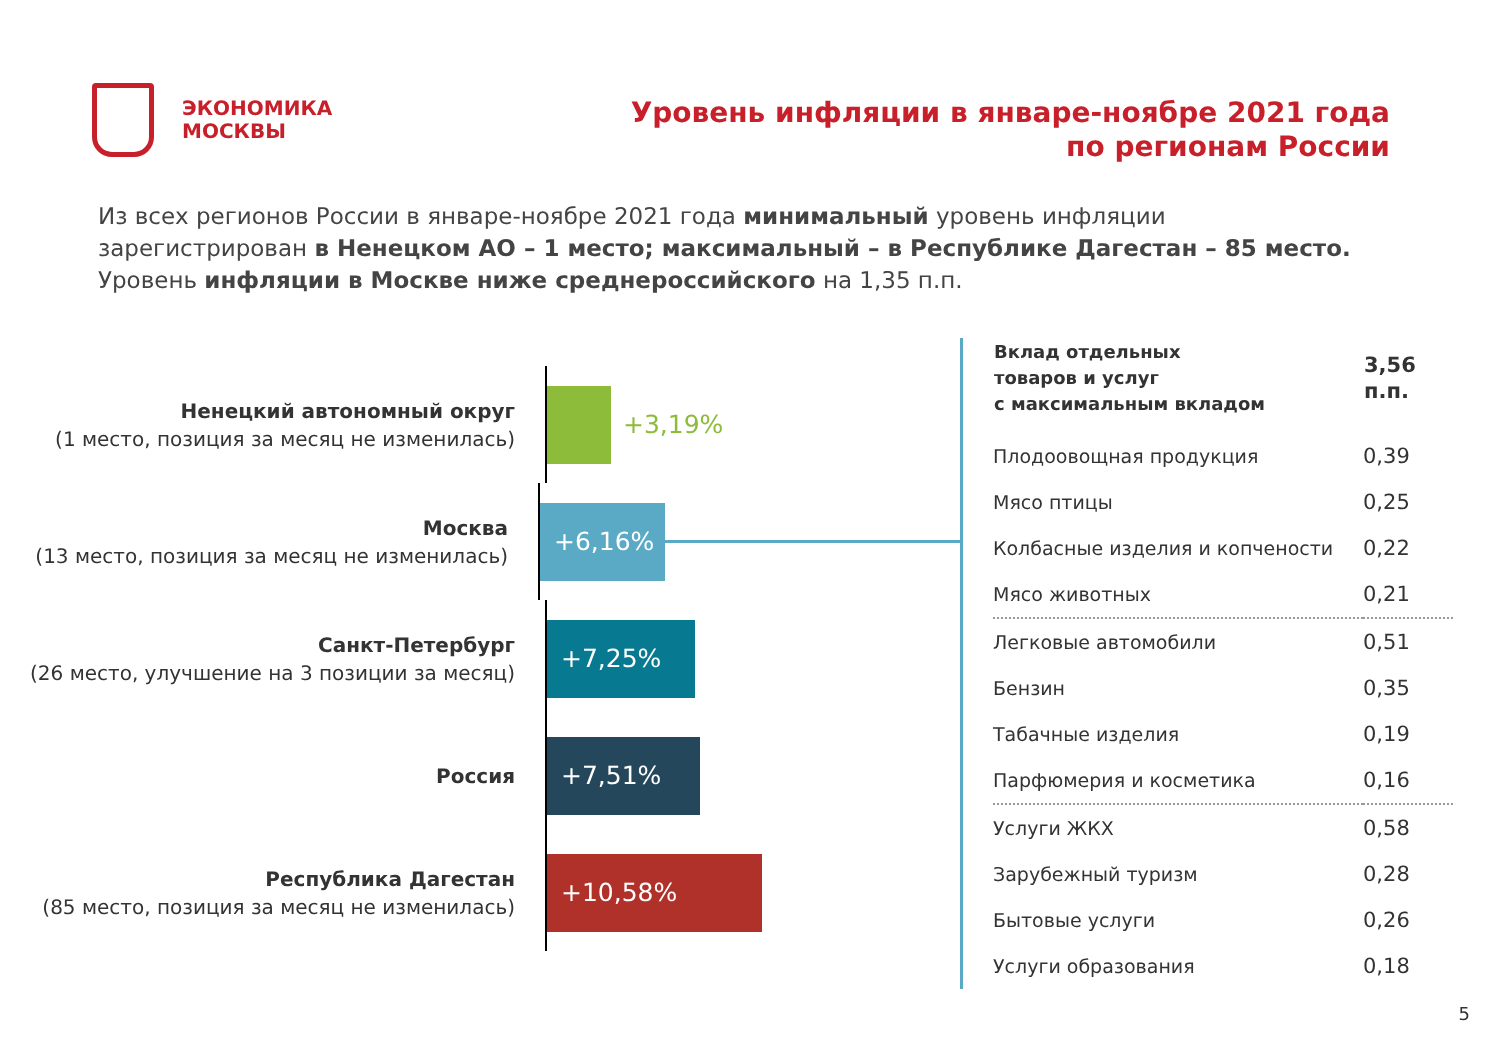ЭКОНОМИКА
МОСКВЫ
Уровень инфляции в январе-ноябре 2021 года
по регионам России
Из всех регионов России в январе-ноябре 2021 года минимальный уровень инфляции
зарегистрирован в Ненецком АО – 1 место; максимальный – в Республике Дагестан – 85 место.
Уровень инфляции в Москве ниже среднероссийского на 1,35 п.п.
Ненецкий автономный округ
(1 место, позиция за месяц не изменилась)
+3,19%
Москва
(13 место, позиция за месяц не изменилась)
+6,16%
Санкт-Петербург
(26 место, улучшение на 3 позиции за месяц)
+7,25%
Россия
+7,51%
Республика Дагестан
(85 место, позиция за месяц не изменилась)
+10,58%
| Вклад отдельных товаров и услуг с максимальным вкладом | 3,56 п.п. |
| --- | --- |
| Плодоовощная продукция | 0,39 |
| Мясо птицы | 0,25 |
| Колбасные изделия и копчености | 0,22 |
| Мясо животных | 0,21 |
| Легковые автомобили | 0,51 |
| Бензин | 0,35 |
| Табачные изделия | 0,19 |
| Парфюмерия и косметика | 0,16 |
| Услуги ЖКХ | 0,58 |
| Зарубежный туризм | 0,28 |
| Бытовые услуги | 0,26 |
| Услуги образования | 0,18 |
5